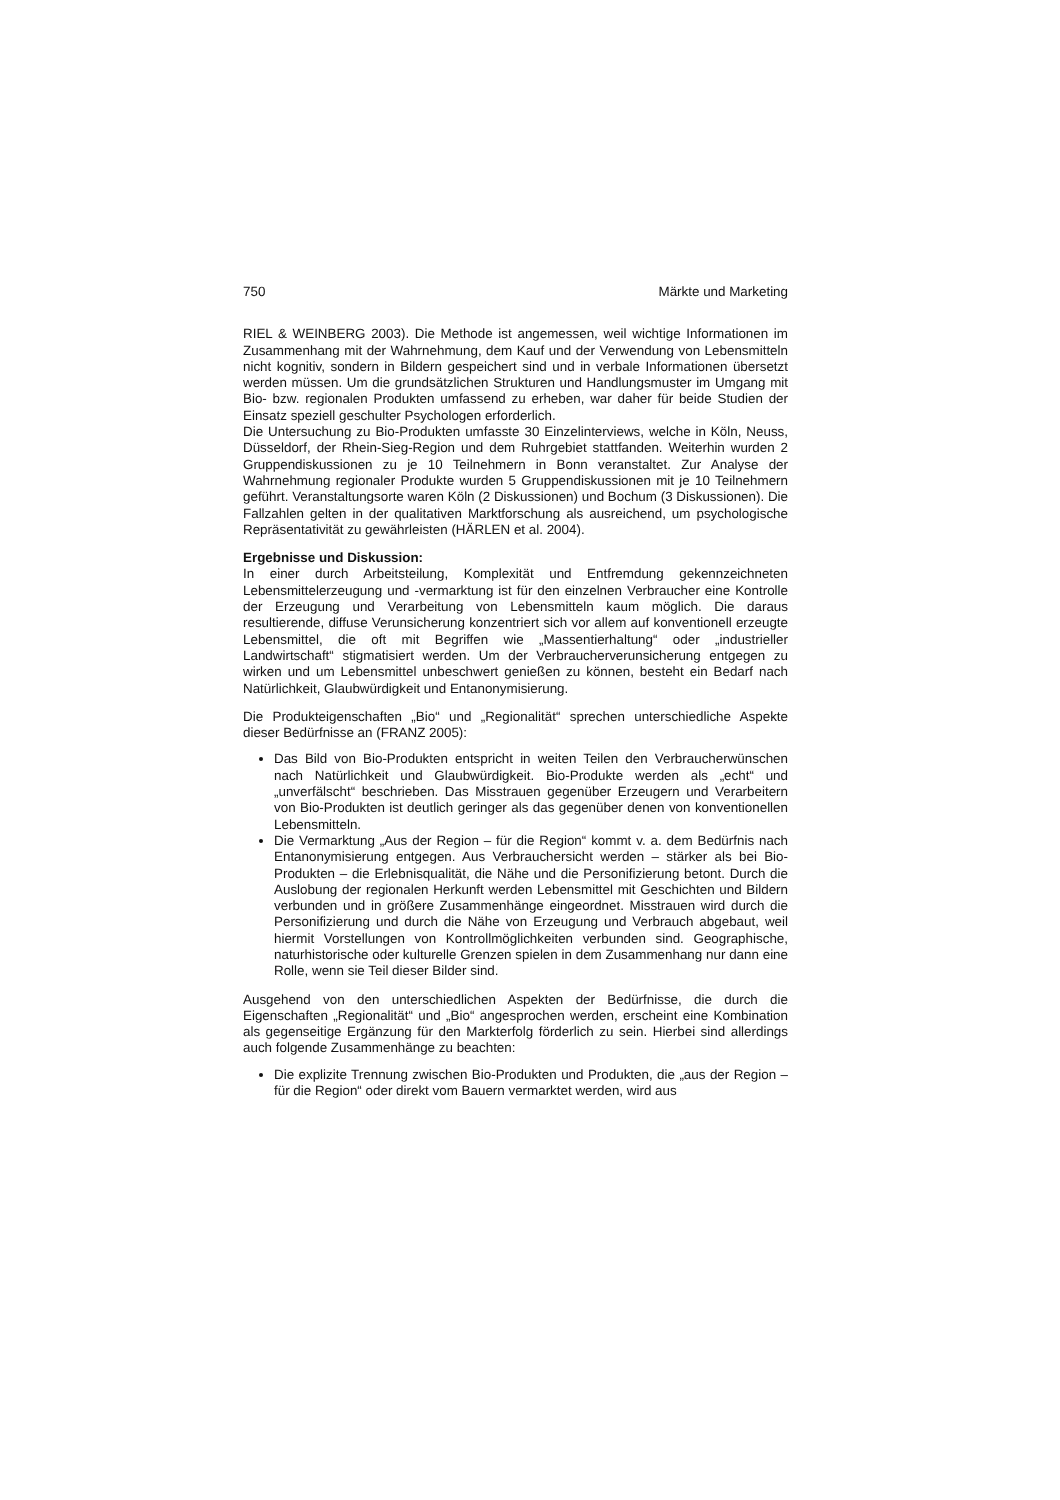750 Märkte und Marketing
RIEL & WEINBERG 2003). Die Methode ist angemessen, weil wichtige Informationen im Zusammenhang mit der Wahrnehmung, dem Kauf und der Verwendung von Lebensmitteln nicht kognitiv, sondern in Bildern gespeichert sind und in verbale Informationen übersetzt werden müssen. Um die grundsätzlichen Strukturen und Handlungsmuster im Umgang mit Bio- bzw. regionalen Produkten umfassend zu erheben, war daher für beide Studien der Einsatz speziell geschulter Psychologen erforderlich.
Die Untersuchung zu Bio-Produkten umfasste 30 Einzelinterviews, welche in Köln, Neuss, Düsseldorf, der Rhein-Sieg-Region und dem Ruhrgebiet stattfanden. Weiterhin wurden 2 Gruppendiskussionen zu je 10 Teilnehmern in Bonn veranstaltet. Zur Analyse der Wahrnehmung regionaler Produkte wurden 5 Gruppendiskussionen mit je 10 Teilnehmern geführt. Veranstaltungsorte waren Köln (2 Diskussionen) und Bochum (3 Diskussionen). Die Fallzahlen gelten in der qualitativen Marktforschung als ausreichend, um psychologische Repräsentativität zu gewährleisten (HÄRLEN et al. 2004).
Ergebnisse und Diskussion:
In einer durch Arbeitsteilung, Komplexität und Entfremdung gekennzeichneten Lebensmittelerzeugung und -vermarktung ist für den einzelnen Verbraucher eine Kontrolle der Erzeugung und Verarbeitung von Lebensmitteln kaum möglich. Die daraus resultierende, diffuse Verunsicherung konzentriert sich vor allem auf konventionell erzeugte Lebensmittel, die oft mit Begriffen wie „Massentierhaltung“ oder „industrieller Landwirtschaft“ stigmatisiert werden. Um der Verbraucherverunsicherung entgegen zu wirken und um Lebensmittel unbeschwert genießen zu können, besteht ein Bedarf nach Natürlichkeit, Glaubwürdigkeit und Entanonymisierung.
Die Produkteigenschaften „Bio“ und „Regionalität“ sprechen unterschiedliche Aspekte dieser Bedürfnisse an (FRANZ 2005):
Das Bild von Bio-Produkten entspricht in weiten Teilen den Verbraucherwünschen nach Natürlichkeit und Glaubwürdigkeit. Bio-Produkte werden als „echt“ und „unverfälscht“ beschrieben. Das Misstrauen gegenüber Erzeugern und Verarbeitern von Bio-Produkten ist deutlich geringer als das gegenüber denen von konventionellen Lebensmitteln.
Die Vermarktung „Aus der Region – für die Region“ kommt v. a. dem Bedürfnis nach Entanonymisierung entgegen. Aus Verbrauchersicht werden – stärker als bei Bio-Produkten – die Erlebnisqualität, die Nähe und die Personifizierung betont. Durch die Auslobung der regionalen Herkunft werden Lebensmittel mit Geschichten und Bildern verbunden und in größere Zusammenhänge eingeordnet. Misstrauen wird durch die Personifizierung und durch die Nähe von Erzeugung und Verbrauch abgebaut, weil hiermit Vorstellungen von Kontrollmöglichkeiten verbunden sind. Geographische, naturhistorische oder kulturelle Grenzen spielen in dem Zusammenhang nur dann eine Rolle, wenn sie Teil dieser Bilder sind.
Ausgehend von den unterschiedlichen Aspekten der Bedürfnisse, die durch die Eigenschaften „Regionalität“ und „Bio“ angesprochen werden, erscheint eine Kombination als gegenseitige Ergänzung für den Markterfolg förderlich zu sein. Hierbei sind allerdings auch folgende Zusammenhänge zu beachten:
Die explizite Trennung zwischen Bio-Produkten und Produkten, die „aus der Region – für die Region“ oder direkt vom Bauern vermarktet werden, wird aus